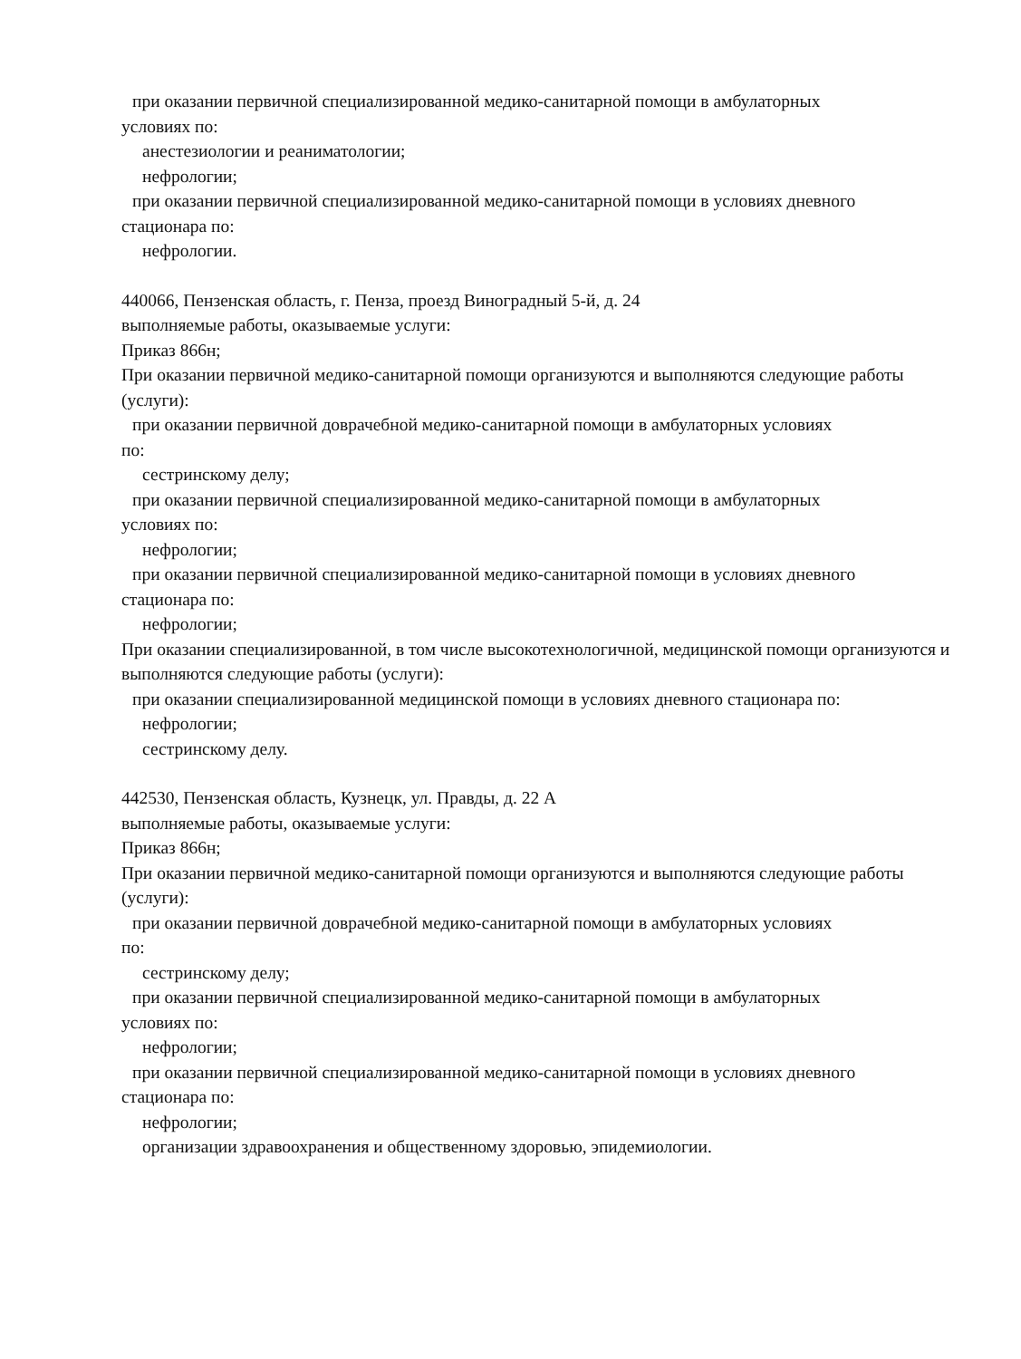при оказании первичной специализированной медико-санитарной помощи в амбулаторных
условиях по:
анестезиологии и реаниматологии;
нефрологии;
при оказании первичной специализированной медико-санитарной помощи в условиях дневного
стационара по:
нефрологии.
440066, Пензенская область, г. Пенза, проезд Виноградный 5-й, д. 24
выполняемые работы, оказываемые услуги:
Приказ 866н;
При оказании первичной медико-санитарной помощи организуются и выполняются следующие работы (услуги):
при оказании первичной доврачебной медико-санитарной помощи в амбулаторных условиях
по:
сестринскому делу;
при оказании первичной специализированной медико-санитарной помощи в амбулаторных
условиях по:
нефрологии;
при оказании первичной специализированной медико-санитарной помощи в условиях дневного
стационара по:
нефрологии;
При оказании специализированной, в том числе высокотехнологичной, медицинской помощи организуются и выполняются следующие работы (услуги):
при оказании специализированной медицинской помощи в условиях дневного стационара по:
нефрологии;
сестринскому делу.
442530, Пензенская область, Кузнецк, ул. Правды, д. 22 А
выполняемые работы, оказываемые услуги:
Приказ 866н;
При оказании первичной медико-санитарной помощи организуются и выполняются следующие работы (услуги):
при оказании первичной доврачебной медико-санитарной помощи в амбулаторных условиях
по:
сестринскому делу;
при оказании первичной специализированной медико-санитарной помощи в амбулаторных
условиях по:
нефрологии;
при оказании первичной специализированной медико-санитарной помощи в условиях дневного
стационара по:
нефрологии;
организации здравоохранения и общественному здоровью, эпидемиологии.